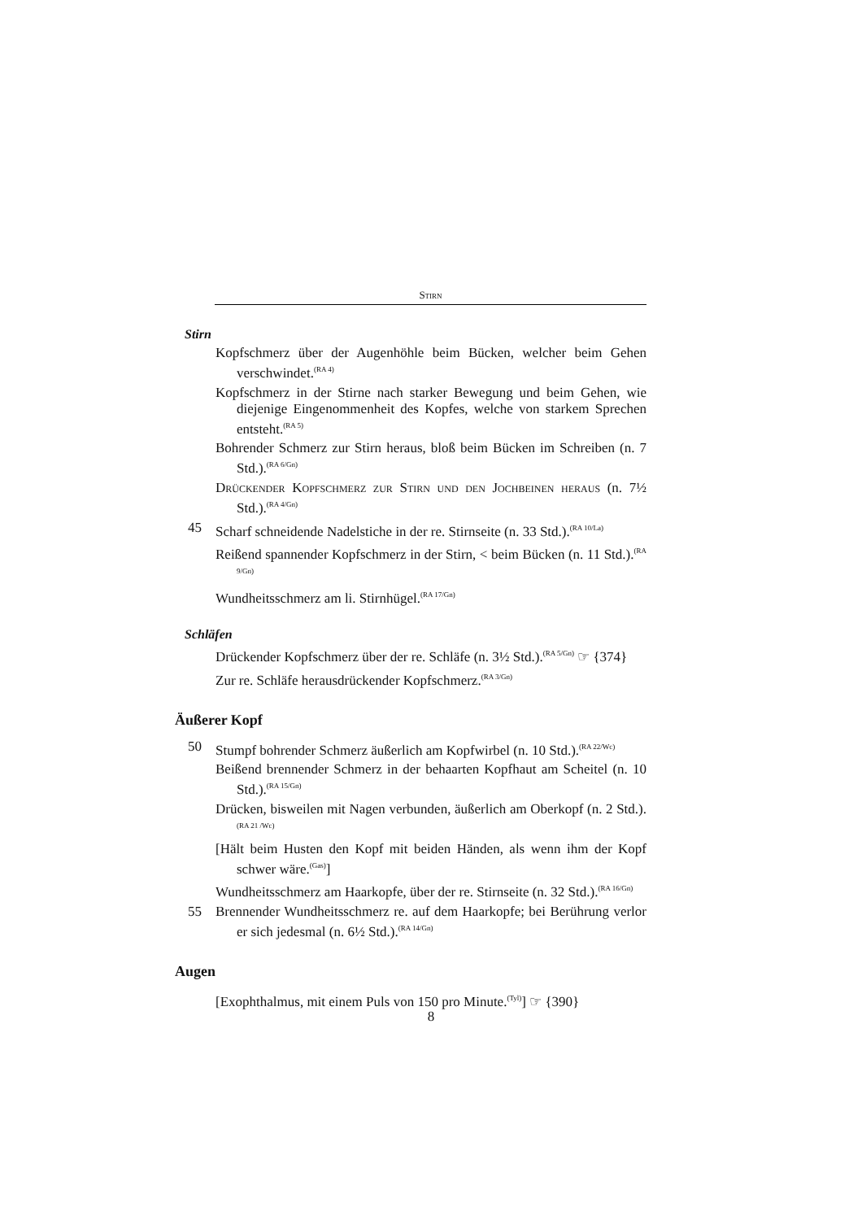Stirn
Stirn
Kopfschmerz über der Augenhöhle beim Bücken, welcher beim Gehen verschwindet.<sup>(RA 4)</sup>
Kopfschmerz in der Stirne nach starker Bewegung und beim Gehen, wie diejenige Eingenommenheit des Kopfes, welche von starkem Sprechen entsteht.<sup>(RA 5)</sup>
Bohrender Schmerz zur Stirn heraus, bloß beim Bücken im Schreiben (n. 7 Std.).<sup>(RA 6/Gn)</sup>
Drückender Kopfschmerz zur Stirn und den Jochbeinen heraus (n. 7½ Std.).<sup>(RA 4/Gn)</sup>
45 Scharf schneidende Nadelstiche in der re. Stirnseite (n. 33 Std.).<sup>(RA 10/La)</sup>
Reißend spannender Kopfschmerz in der Stirn, < beim Bücken (n. 11 Std.).<sup>(RA 9/Gn)</sup>
Wundheitsschmerz am li. Stirnhügel.<sup>(RA 17/Gn)</sup>
Schläfen
Drückender Kopfschmerz über der re. Schläfe (n. 3½ Std.).<sup>(RA 5/Gn)</sup> ☞ {374}
Zur re. Schläfe herausdrückender Kopfschmerz.<sup>(RA 3/Gn)</sup>
Äußerer Kopf
50 Stumpf bohrender Schmerz äußerlich am Kopfwirbel (n. 10 Std.).<sup>(RA 22/Wc)</sup>
Beißend brennender Schmerz in der behaarten Kopfhaut am Scheitel (n. 10 Std.).<sup>(RA 15/Gn)</sup>
Drücken, bisweilen mit Nagen verbunden, äußerlich am Oberkopf (n. 2 Std.).<sup>(RA 21 /Wc)</sup>
[Hält beim Husten den Kopf mit beiden Händen, als wenn ihm der Kopf schwer wäre.<sup>(Gas)</sup>]
Wundheitsschmerz am Haarkopfe, über der re. Stirnseite (n. 32 Std.).<sup>(RA 16/Gn)</sup>
55 Brennender Wundheitsschmerz re. auf dem Haarkopfe; bei Berührung verlor er sich jedesmal (n. 6½ Std.).<sup>(RA 14/Gn)</sup>
Augen
[Exophthalmus, mit einem Puls von 150 pro Minute.<sup>(Tyl)</sup>] ☞ {390}
8